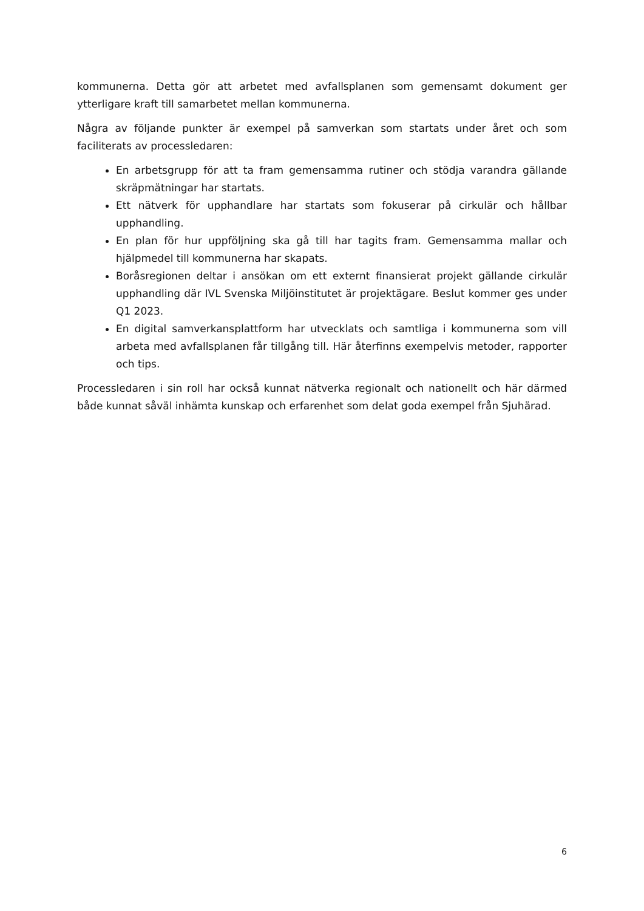kommunerna. Detta gör att arbetet med avfallsplanen som gemensamt dokument ger ytterligare kraft till samarbetet mellan kommunerna.
Några av följande punkter är exempel på samverkan som startats under året och som faciliterats av processledaren:
En arbetsgrupp för att ta fram gemensamma rutiner och stödja varandra gällande skräpmätningar har startats.
Ett nätverk för upphandlare har startats som fokuserar på cirkulär och hållbar upphandling.
En plan för hur uppföljning ska gå till har tagits fram. Gemensamma mallar och hjälpmedel till kommunerna har skapats.
Boråsregionen deltar i ansökan om ett externt finansierat projekt gällande cirkulär upphandling där IVL Svenska Miljöinstitutet är projektägare. Beslut kommer ges under Q1 2023.
En digital samverkansplattform har utvecklats och samtliga i kommunerna som vill arbeta med avfallsplanen får tillgång till. Här återfinns exempelvis metoder, rapporter och tips.
Processledaren i sin roll har också kunnat nätverka regionalt och nationellt och här därmed både kunnat såväl inhämta kunskap och erfarenhet som delat goda exempel från Sjuhärad.
6